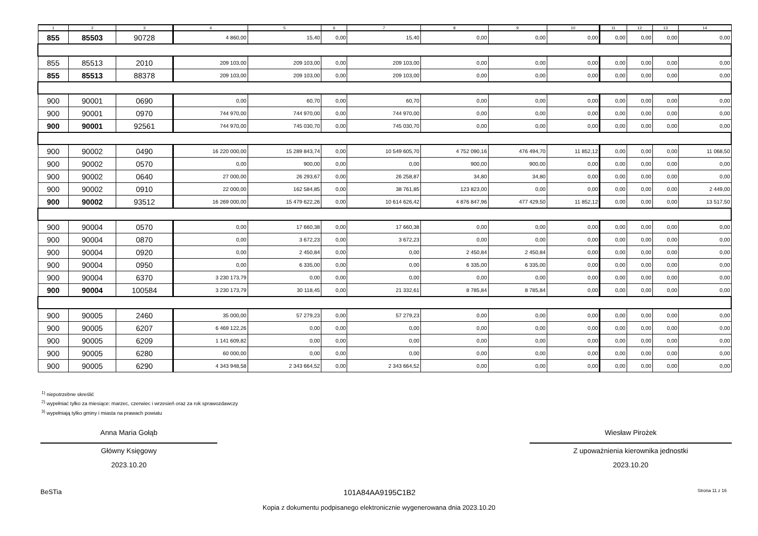| 1 | 2 | 3 | 4 | 5 | 6 | 7 | 8 | 9 | 10 | 11 | 12 | 13 | 14 |
| --- | --- | --- | --- | --- | --- | --- | --- | --- | --- | --- | --- | --- | --- |
| 855 | 85503 | 90728 | 4 860,00 | 15,40 | 0,00 | 15,40 | 0,00 | 0,00 | 0,00 | 0,00 | 0,00 | 0,00 | 0,00 |
| 855 | 85513 | 2010 | 209 103,00 | 209 103,00 | 0,00 | 209 103,00 | 0,00 | 0,00 | 0,00 | 0,00 | 0,00 | 0,00 | 0,00 |
| 855 | 85513 | 88378 | 209 103,00 | 209 103,00 | 0,00 | 209 103,00 | 0,00 | 0,00 | 0,00 | 0,00 | 0,00 | 0,00 | 0,00 |
| 900 | 90001 | 0690 | 0,00 | 60,70 | 0,00 | 60,70 | 0,00 | 0,00 | 0,00 | 0,00 | 0,00 | 0,00 | 0,00 |
| 900 | 90001 | 0970 | 744 970,00 | 744 970,00 | 0,00 | 744 970,00 | 0,00 | 0,00 | 0,00 | 0,00 | 0,00 | 0,00 | 0,00 |
| 900 | 90001 | 92561 | 744 970,00 | 745 030,70 | 0,00 | 745 030,70 | 0,00 | 0,00 | 0,00 | 0,00 | 0,00 | 0,00 | 0,00 |
| 900 | 90002 | 0490 | 16 220 000,00 | 15 289 843,74 | 0,00 | 10 549 605,70 | 4 752 090,16 | 476 494,70 | 11 852,12 | 0,00 | 0,00 | 0,00 | 11 068,50 |
| 900 | 90002 | 0570 | 0,00 | 900,00 | 0,00 | 0,00 | 900,00 | 900,00 | 0,00 | 0,00 | 0,00 | 0,00 | 0,00 |
| 900 | 90002 | 0640 | 27 000,00 | 26 293,67 | 0,00 | 26 258,87 | 34,80 | 34,80 | 0,00 | 0,00 | 0,00 | 0,00 | 0,00 |
| 900 | 90002 | 0910 | 22 000,00 | 162 584,85 | 0,00 | 38 761,85 | 123 823,00 | 0,00 | 0,00 | 0,00 | 0,00 | 0,00 | 2 449,00 |
| 900 | 90002 | 93512 | 16 269 000,00 | 15 479 622,26 | 0,00 | 10 614 626,42 | 4 876 847,96 | 477 429,50 | 11 852,12 | 0,00 | 0,00 | 0,00 | 13 517,50 |
| 900 | 90004 | 0570 | 0,00 | 17 660,38 | 0,00 | 17 660,38 | 0,00 | 0,00 | 0,00 | 0,00 | 0,00 | 0,00 | 0,00 |
| 900 | 90004 | 0870 | 0,00 | 3 672,23 | 0,00 | 3 672,23 | 0,00 | 0,00 | 0,00 | 0,00 | 0,00 | 0,00 | 0,00 |
| 900 | 90004 | 0920 | 0,00 | 2 450,84 | 0,00 | 0,00 | 2 450,84 | 2 450,84 | 0,00 | 0,00 | 0,00 | 0,00 | 0,00 |
| 900 | 90004 | 0950 | 0,00 | 6 335,00 | 0,00 | 0,00 | 6 335,00 | 6 335,00 | 0,00 | 0,00 | 0,00 | 0,00 | 0,00 |
| 900 | 90004 | 6370 | 3 230 173,79 | 0,00 | 0,00 | 0,00 | 0,00 | 0,00 | 0,00 | 0,00 | 0,00 | 0,00 | 0,00 |
| 900 | 90004 | 100584 | 3 230 173,79 | 30 118,45 | 0,00 | 21 332,61 | 8 785,84 | 8 785,84 | 0,00 | 0,00 | 0,00 | 0,00 | 0,00 |
| 900 | 90005 | 2460 | 35 000,00 | 57 279,23 | 0,00 | 57 279,23 | 0,00 | 0,00 | 0,00 | 0,00 | 0,00 | 0,00 | 0,00 |
| 900 | 90005 | 6207 | 6 469 122,26 | 0,00 | 0,00 | 0,00 | 0,00 | 0,00 | 0,00 | 0,00 | 0,00 | 0,00 | 0,00 |
| 900 | 90005 | 6209 | 1 141 609,82 | 0,00 | 0,00 | 0,00 | 0,00 | 0,00 | 0,00 | 0,00 | 0,00 | 0,00 | 0,00 |
| 900 | 90005 | 6280 | 60 000,00 | 0,00 | 0,00 | 0,00 | 0,00 | 0,00 | 0,00 | 0,00 | 0,00 | 0,00 | 0,00 |
| 900 | 90005 | 6290 | 4 343 948,58 | 2 343 664,52 | 0,00 | 2 343 664,52 | 0,00 | 0,00 | 0,00 | 0,00 | 0,00 | 0,00 | 0,00 |
<sup>1)</sup> niepotrzebne skreślić
<sup>2)</sup> wypełniać tylko za miesiące: marzec, czerwiec i wrzesień oraz za rok sprawozdawczy
<sup>3)</sup> wypełniają tylko gminy i miasta na prawach powiatu
Anna Maria Gołąb
Główny Księgowy
2023.10.20
Wiesław Pirożek
Z upoważnienia kierownika jednostki
2023.10.20
BeSTia 101A84AA9195C1B2 Strona 11 z 16
Kopia z dokumentu podpisanego elektronicznie wygenerowana dnia 2023.10.20